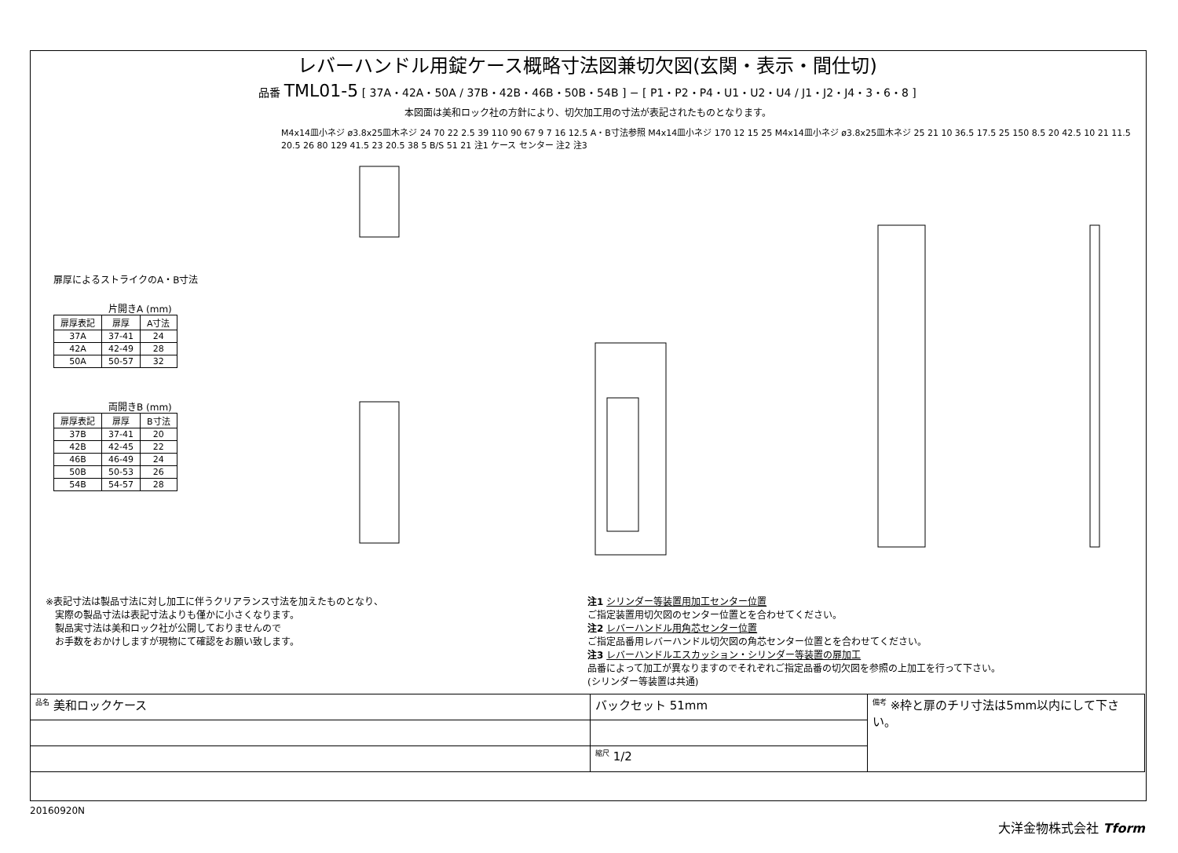レバーハンドル用錠ケース概略寸法図兼切欠図(玄関・表示・間仕切)
品番 TML01-5 [ 37A・42A・50A / 37B・42B・46B・50B・54B ] − [ P1・P2・P4・U1・U2・U4 / J1・J2・J4・3・6・8 ]
本図面は美和ロック社の方針により、切欠加工用の寸法が表記されたものとなります。
扉厚によるストライクのA・B寸法
片開きA (mm)
| 扉厚表記 | 扉厚 | A寸法 |
| --- | --- | --- |
| 37A | 37-41 | 24 |
| 42A | 42-49 | 28 |
| 50A | 50-57 | 32 |
両開きB (mm)
| 扉厚表記 | 扉厚 | B寸法 |
| --- | --- | --- |
| 37B | 37-41 | 20 |
| 42B | 42-45 | 22 |
| 46B | 46-49 | 24 |
| 50B | 50-53 | 26 |
| 54B | 54-57 | 28 |
M4x14皿小ネジ ø3.8x25皿木ネジ 24 70 22 2.5 39 110 90 67 9 7 16 12.5 A・B寸法参照 M4x14皿小ネジ 170 12 15 25 M4x14皿小ネジ ø3.8x25皿木ネジ 25 21 10 36.5 17.5 25 150 8.5 20 42.5 10 21 11.5 20.5 26 80 129 41.5 23 20.5 38 5 B/S 51 21 注1 ケース センター 注2 注3
※表記寸法は製品寸法に対し加工に伴うクリアランス寸法を加えたものとなり、
　実際の製品寸法は表記寸法よりも僅かに小さくなります。
　製品実寸法は美和ロック社が公開しておりませんので
　お手数をおかけしますが現物にて確認をお願い致します。
注1 シリンダー等装置用加工センター位置
ご指定装置用切欠図のセンター位置とを合わせてください。
注2 レバーハンドル用角芯センター位置
ご指定品番用レバーハンドル切欠図の角芯センター位置とを合わせてください。
注3 レバーハンドルエスカッション・シリンダー等装置の扉加工
品番によって加工が異なりますのでそれぞれご指定品番の切欠図を参照の上加工を行って下さい。
(シリンダー等装置は共通)
| <sup>品名</sup> 美和ロックケース | バックセット 51mm | <sup>備考</sup> ※枠と扉のチリ寸法は5mm以内にして下さい。 |
| | <sup>縮尺</sup> 1/2 | |
20160920N 大洋金物株式会社 Tform